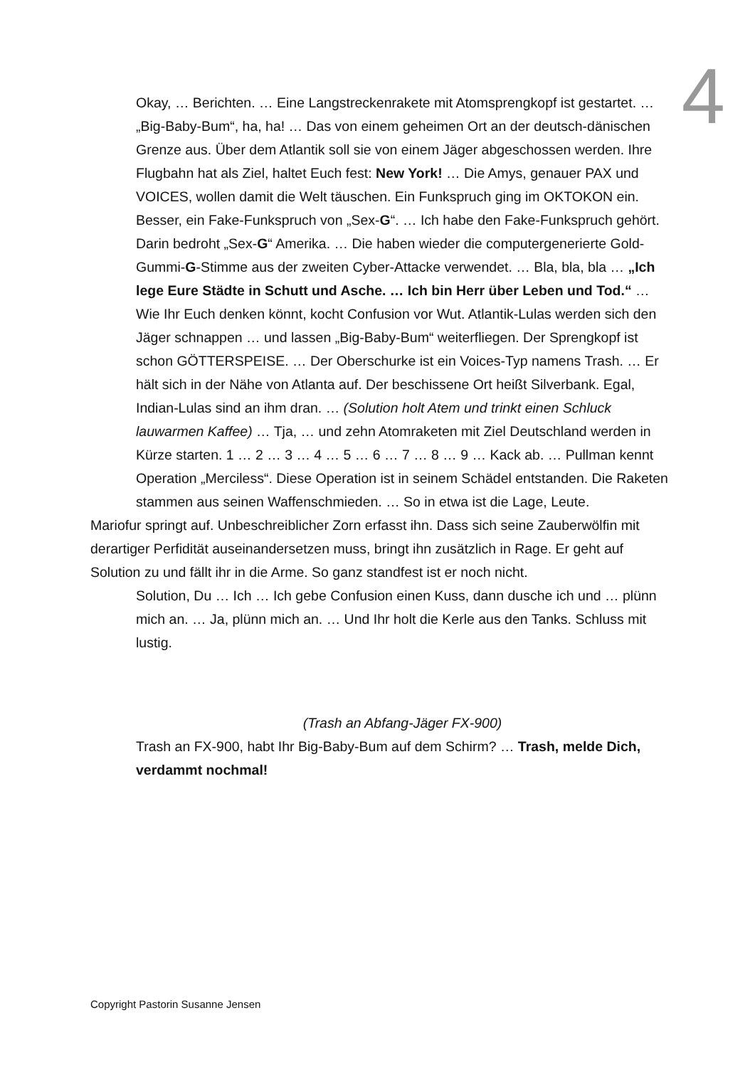4
Okay, … Berichten. … Eine Langstreckenrakete mit Atomsprengkopf ist gestartet. … „Big-Baby-Bum“, ha, ha! … Das von einem geheimen Ort an der deutsch-dänischen Grenze aus. Über dem Atlantik soll sie von einem Jäger abgeschossen werden. Ihre Flugbahn hat als Ziel, haltet Euch fest: New York! … Die Amys, genauer PAX und VOICES, wollen damit die Welt täuschen. Ein Funkspruch ging im OKTOKON ein. Besser, ein Fake-Funkspruch von „Sex-G“. … Ich habe den Fake-Funkspruch gehört. Darin bedroht „Sex-G“ Amerika. … Die haben wieder die computergenerierte Gold-Gummi-G-Stimme aus der zweiten Cyber-Attacke verwendet. … Bla, bla, bla … „Ich lege Eure Städte in Schutt und Asche. … Ich bin Herr über Leben und Tod.“ … Wie Ihr Euch denken könnt, kocht Confusion vor Wut. Atlantik-Lulas werden sich den Jäger schnappen … und lassen „Big-Baby-Bum“ weiterfliegen. Der Sprengkopf ist schon GÖTTERSPEISE. … Der Oberschurke ist ein Voices-Typ namens Trash. … Er hält sich in der Nähe von Atlanta auf. Der beschissene Ort heißt Silverbank. Egal, Indian-Lulas sind an ihm dran. … (Solution holt Atem und trinkt einen Schluck lauwarmen Kaffee) … Tja, … und zehn Atomraketen mit Ziel Deutschland werden in Kürze starten. 1 … 2 … 3 … 4 … 5 … 6 … 7 … 8 … 9 … Kack ab. … Pullman kennt Operation „Merciless“. Diese Operation ist in seinem Schädel entstanden. Die Raketen stammen aus seinen Waffenschmieden. … So in etwa ist die Lage, Leute.
Mariofur springt auf. Unbeschreiblicher Zorn erfasst ihn. Dass sich seine Zauberwölfin mit derartiger Perfidität auseinandersetzen muss, bringt ihn zusätzlich in Rage. Er geht auf Solution zu und fällt ihr in die Arme. So ganz standfest ist er noch nicht.
Solution, Du … Ich … Ich gebe Confusion einen Kuss, dann dusche ich und … plünn mich an. … Ja, plünn mich an. … Und Ihr holt die Kerle aus den Tanks. Schluss mit lustig.
(Trash an Abfang-Jäger FX-900)
Trash an FX-900, habt Ihr Big-Baby-Bum auf dem Schirm? … Trash, melde Dich, verdammt nochmal!
Copyright Pastorin Susanne Jensen